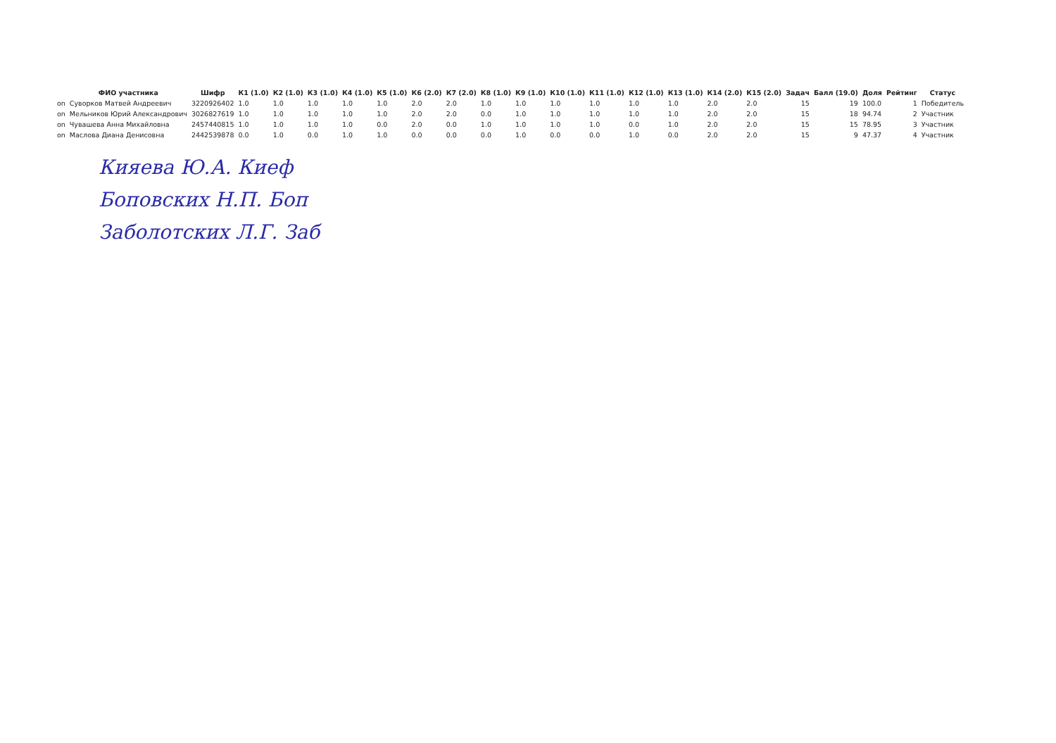| | ФИО участника | Шифр | К1 (1.0) | К2 (1.0) | К3 (1.0) | К4 (1.0) | К5 (1.0) | К6 (2.0) | К7 (2.0) | К8 (1.0) | К9 (1.0) | К10 (1.0) | К11 (1.0) | К12 (1.0) | К13 (1.0) | К14 (2.0) | К15 (2.0) | Задач | Балл (19.0) | Доля | Рейтинг | Статус |
| --- | --- | --- | --- | --- | --- | --- | --- | --- | --- | --- | --- | --- | --- | --- | --- | --- | --- | --- | --- | --- | --- | --- |
| on | Суворков Матвей Андреевич | 3220926402 | 1.0 | 1.0 | 1.0 | 1.0 | 1.0 | 2.0 | 2.0 | 1.0 | 1.0 | 1.0 | 1.0 | 1.0 | 1.0 | 2.0 | 2.0 | 15 | 19 | 100.0 | 1 | Победитель |
| on | Мельников Юрий Александрович | 3026827619 | 1.0 | 1.0 | 1.0 | 1.0 | 1.0 | 2.0 | 2.0 | 0.0 | 1.0 | 1.0 | 1.0 | 1.0 | 1.0 | 2.0 | 2.0 | 15 | 18 | 94.74 | 2 | Участник |
| on | Чувашева Анна Михайловна | 2457440815 | 1.0 | 1.0 | 1.0 | 1.0 | 0.0 | 2.0 | 0.0 | 1.0 | 1.0 | 1.0 | 1.0 | 0.0 | 1.0 | 2.0 | 2.0 | 15 | 15 | 78.95 | 3 | Участник |
| on | Маслова Диана Денисовна | 2442539878 | 0.0 | 1.0 | 0.0 | 1.0 | 1.0 | 0.0 | 0.0 | 0.0 | 1.0 | 0.0 | 0.0 | 1.0 | 0.0 | 2.0 | 2.0 | 15 | 9 | 47.37 | 4 | Участник |
Кияева Ю.А. Киеф
Боповских Н.П. Боп
Заболотских Л.Г. Заб